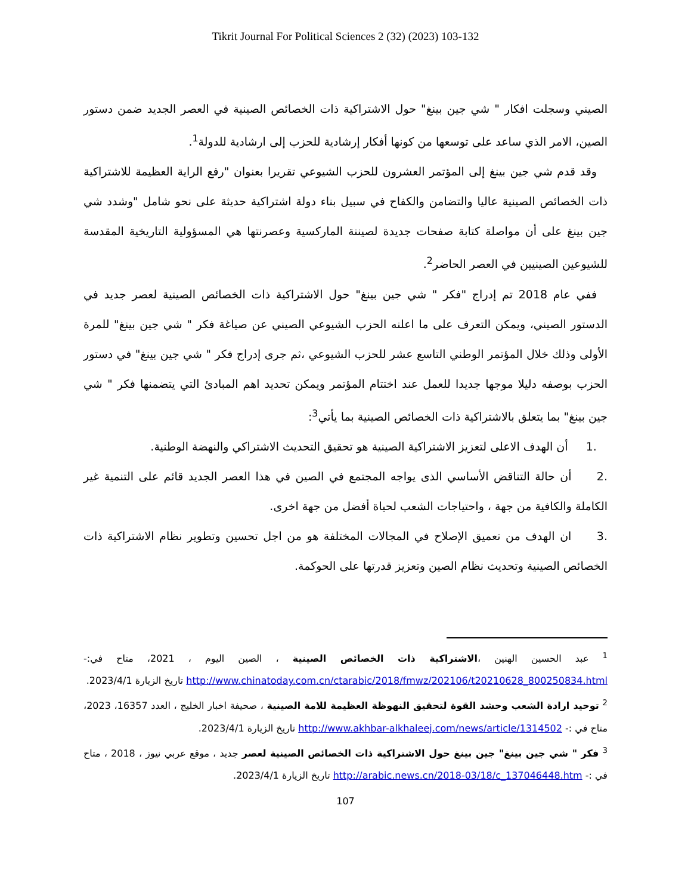Tikrit Journal For Political Sciences 2 (32) (2023) 103-132
الصيني وسجلت افكار " شي جين بينغ" حول الاشتراكية ذات الخصائص الصينية في العصر الجديد ضمن دستور الصين، الامر الذي ساعد على توسعها من كونها أفكار إرشادية للحزب إلى ارشادية للدولة<sup>1</sup>.
وقد قدم شي جين بينغ إلى المؤتمر العشرون للحزب الشيوعي تقريرا بعنوان "رفع الراية العظيمة للاشتراكية ذات الخصائص الصينية عاليا والتضامن والكفاح في سبيل بناء دولة اشتراكية حديثة على نحو شامل "وشدد شي جين بينغ على أن مواصلة كتابة صفحات جديدة لصيننة الماركسية وعصرنتها هي المسؤولية التاريخية المقدسة للشيوعين الصينيين في العصر الحاضر<sup>2</sup>.
ففي عام 2018 تم إدراج "فكر " شي جين بينغ" حول الاشتراكية ذات الخصائص الصينية لعصر جديد في الدستور الصيني، ويمكن التعرف على ما اعلنه الحزب الشيوعي الصيني عن صياغة فكر " شي جين بينغ" للمرة الأولى وذلك خلال المؤتمر الوطني التاسع عشر للحزب الشيوعي ،ثم جرى إدراج فكر " شي جين بينغ" في دستور الحزب بوصفه دليلا موجها جديدا للعمل عند اختتام المؤتمر ويمكن تحديد اهم المبادئ التي يتضمنها فكر " شي جين بينغ" بما يتعلق بالاشتراكية ذات الخصائص الصينية بما يأتي<sup>3</sup>:
.1 أن الهدف الاعلى لتعزيز الاشتراكية الصينية هو تحقيق التحديث الاشتراكي والنهضة الوطنية.
.2 أن حالة التناقض الأساسي الذى يواجه المجتمع في الصين في هذا العصر الجديد قائم على التنمية غير الكاملة والكافية من جهة ، واحتياجات الشعب لحياة أفضل من جهة اخرى.
.3 ان الهدف من تعميق الإصلاح في المجالات المختلفة هو من اجل تحسين وتطوير نظام الاشتراكية ذات الخصائص الصينية وتحديث نظام الصين وتعزيز قدرتها على الحوكمة.
<sup>1</sup> عبد الحسين الهنين ،الاشتراكية ذات الخصائص الصينية ، الصين اليوم ، 2021، متاح في:- http://www.chinatoday.com.cn/ctarabic/2018/fmwz/202106/t20210628_800250834.html تاريخ الزيارة 2023/4/1.
<sup>2</sup> توحيد ارادة الشعب وحشد القوة لتحقيق النهوظة العظيمة للامة الصينية ، صحيفة اخبار الخليج ، العدد 16357، 2023، متاح في :- http://www.akhbar-alkhaleej.com/news/article/1314502 تاريخ الزيارة 2023/4/1.
<sup>3</sup> فكر " شي جين بينغ" جين بينغ حول الاشتراكية ذات الخصائص الصينية لعصر جديد ، موقع عربي نيوز ، 2018 ، متاح في :- http://arabic.news.cn/2018-03/18/c_137046448.htm تاريخ الزيارة 2023/4/1.
107